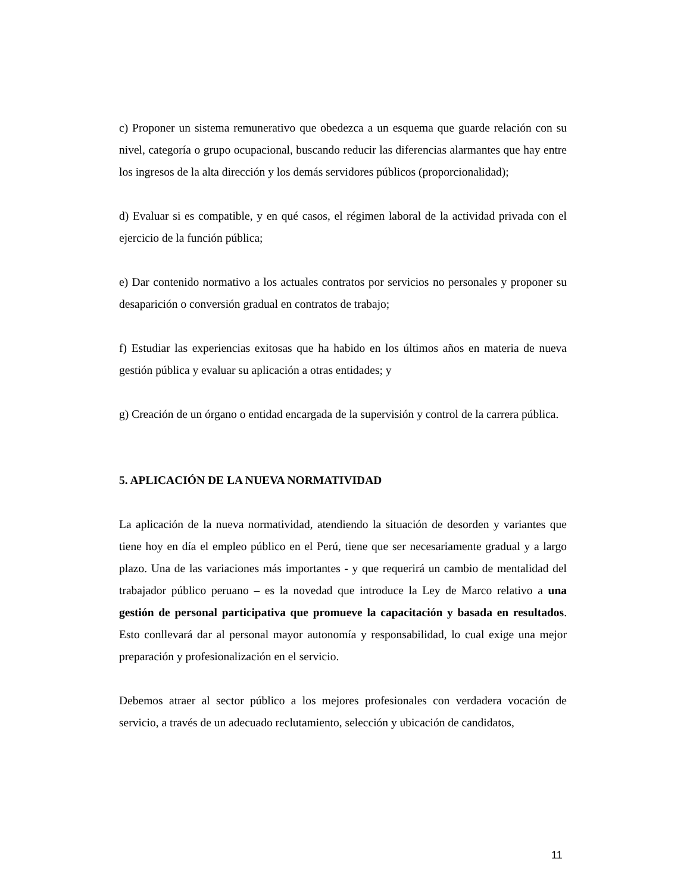c) Proponer un sistema remunerativo que obedezca a un esquema que guarde relación con su nivel, categoría o grupo ocupacional, buscando reducir las diferencias alarmantes que hay entre los ingresos de la alta dirección y los demás servidores públicos (proporcionalidad);
d) Evaluar si es compatible, y en qué casos, el régimen laboral de la actividad privada con el ejercicio de la función pública;
e) Dar contenido normativo a los actuales contratos por servicios no personales y proponer su desaparición o conversión gradual en contratos de trabajo;
f) Estudiar las experiencias exitosas que ha habido en los últimos años en materia de nueva gestión pública y evaluar su aplicación a otras entidades; y
g) Creación de un órgano o entidad encargada de la supervisión y control de la carrera pública.
5. APLICACIÓN DE LA NUEVA NORMATIVIDAD
La aplicación de la nueva normatividad, atendiendo la situación de desorden y variantes que tiene hoy en día el empleo público en el Perú, tiene que ser necesariamente gradual y a largo plazo. Una de las variaciones más importantes - y que requerirá un cambio de mentalidad del trabajador público peruano – es la novedad que introduce la Ley de Marco relativo a una gestión de personal participativa que promueve la capacitación y basada en resultados. Esto conllevará dar al personal mayor autonomía y responsabilidad, lo cual exige una mejor preparación y profesionalización en el servicio.
Debemos atraer al sector público a los mejores profesionales con verdadera vocación de servicio, a través de un adecuado reclutamiento, selección y ubicación de candidatos,
11